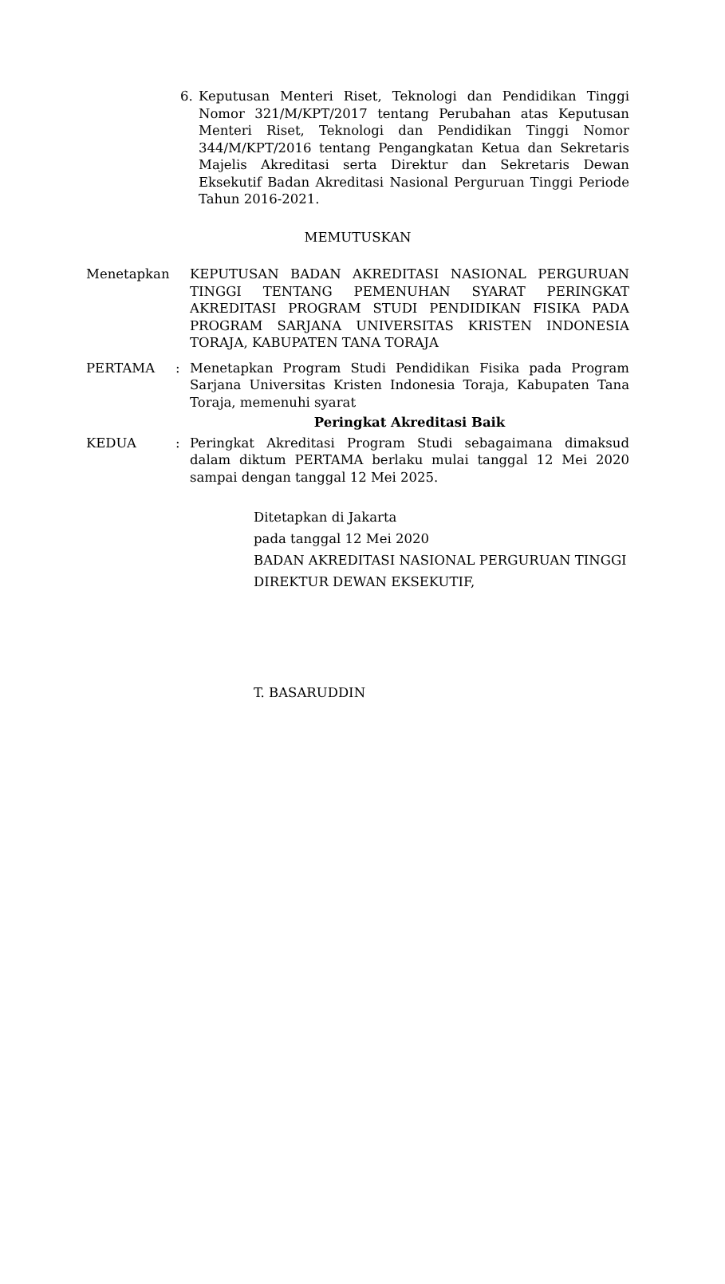6. Keputusan Menteri Riset, Teknologi dan Pendidikan Tinggi Nomor 321/M/KPT/2017 tentang Perubahan atas Keputusan Menteri Riset, Teknologi dan Pendidikan Tinggi Nomor 344/M/KPT/2016 tentang Pengangkatan Ketua dan Sekretaris Majelis Akreditasi serta Direktur dan Sekretaris Dewan Eksekutif Badan Akreditasi Nasional Perguruan Tinggi Periode Tahun 2016-2021.
MEMUTUSKAN
| Menetapkan | | KEPUTUSAN BADAN AKREDITASI NASIONAL PERGURUAN TINGGI TENTANG PEMENUHAN SYARAT PERINGKAT AKREDITASI PROGRAM STUDI PENDIDIKAN FISIKA PADA PROGRAM SARJANA UNIVERSITAS KRISTEN INDONESIA TORAJA, KABUPATEN TANA TORAJA |
| PERTAMA | : | Menetapkan Program Studi Pendidikan Fisika pada Program Sarjana Universitas Kristen Indonesia Toraja, Kabupaten Tana Toraja, memenuhi syarat |
| | | Peringkat Akreditasi Baik |
| KEDUA | : | Peringkat Akreditasi Program Studi sebagaimana dimaksud dalam diktum PERTAMA berlaku mulai tanggal 12 Mei 2020 sampai dengan tanggal 12 Mei 2025. |
Ditetapkan di Jakarta
pada tanggal 12 Mei 2020
BADAN AKREDITASI NASIONAL PERGURUAN TINGGI
DIREKTUR DEWAN EKSEKUTIF,
T. BASARUDDIN